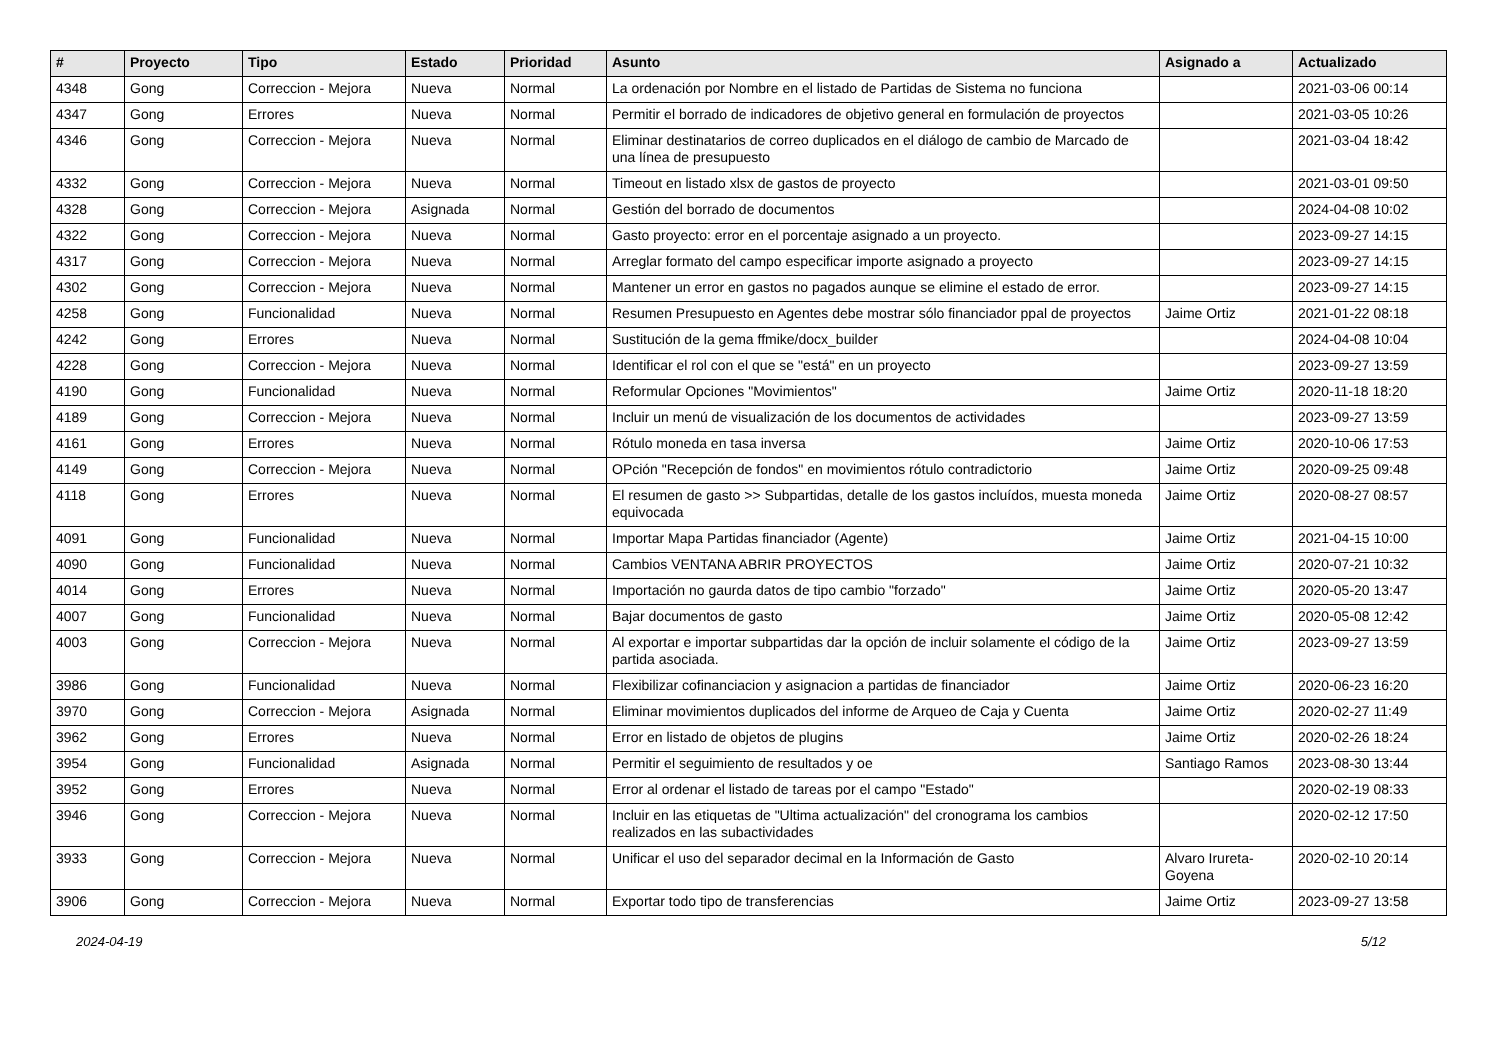| # | Proyecto | Tipo | Estado | Prioridad | Asunto | Asignado a | Actualizado |
| --- | --- | --- | --- | --- | --- | --- | --- |
| 4348 | Gong | Correccion - Mejora | Nueva | Normal | La ordenación por Nombre en el listado de Partidas de Sistema no funciona | | 2021-03-06 00:14 |
| 4347 | Gong | Errores | Nueva | Normal | Permitir el borrado de indicadores de objetivo general en formulación de proyectos | | 2021-03-05 10:26 |
| 4346 | Gong | Correccion - Mejora | Nueva | Normal | Eliminar destinatarios de correo duplicados en el diálogo de cambio de Marcado de una línea de presupuesto | | 2021-03-04 18:42 |
| 4332 | Gong | Correccion - Mejora | Nueva | Normal | Timeout en listado xlsx de gastos de proyecto | | 2021-03-01 09:50 |
| 4328 | Gong | Correccion - Mejora | Asignada | Normal | Gestión del borrado de documentos | | 2024-04-08 10:02 |
| 4322 | Gong | Correccion - Mejora | Nueva | Normal | Gasto proyecto: error en el porcentaje asignado a un proyecto. | | 2023-09-27 14:15 |
| 4317 | Gong | Correccion - Mejora | Nueva | Normal | Arreglar formato del campo especificar importe asignado a proyecto | | 2023-09-27 14:15 |
| 4302 | Gong | Correccion - Mejora | Nueva | Normal | Mantener un error en gastos no pagados aunque se elimine el estado de error. | | 2023-09-27 14:15 |
| 4258 | Gong | Funcionalidad | Nueva | Normal | Resumen Presupuesto en Agentes debe mostrar sólo financiador ppal de proyectos | Jaime Ortiz | 2021-01-22 08:18 |
| 4242 | Gong | Errores | Nueva | Normal | Sustitución de la gema ffmike/docx_builder | | 2024-04-08 10:04 |
| 4228 | Gong | Correccion - Mejora | Nueva | Normal | Identificar el rol con el que se "está" en un proyecto | | 2023-09-27 13:59 |
| 4190 | Gong | Funcionalidad | Nueva | Normal | Reformular Opciones "Movimientos" | Jaime Ortiz | 2020-11-18 18:20 |
| 4189 | Gong | Correccion - Mejora | Nueva | Normal | Incluir un menú de visualización de los documentos de actividades | | 2023-09-27 13:59 |
| 4161 | Gong | Errores | Nueva | Normal | Rótulo moneda en tasa inversa | Jaime Ortiz | 2020-10-06 17:53 |
| 4149 | Gong | Correccion - Mejora | Nueva | Normal | OPción "Recepción de fondos" en movimientos rótulo contradictorio | Jaime Ortiz | 2020-09-25 09:48 |
| 4118 | Gong | Errores | Nueva | Normal | El resumen de gasto >> Subpartidas, detalle de los gastos incluídos, muesta moneda equivocada | Jaime Ortiz | 2020-08-27 08:57 |
| 4091 | Gong | Funcionalidad | Nueva | Normal | Importar Mapa Partidas financiador (Agente) | Jaime Ortiz | 2021-04-15 10:00 |
| 4090 | Gong | Funcionalidad | Nueva | Normal | Cambios VENTANA ABRIR PROYECTOS | Jaime Ortiz | 2020-07-21 10:32 |
| 4014 | Gong | Errores | Nueva | Normal | Importación no gaurda datos de tipo cambio "forzado" | Jaime Ortiz | 2020-05-20 13:47 |
| 4007 | Gong | Funcionalidad | Nueva | Normal | Bajar documentos de gasto | Jaime Ortiz | 2020-05-08 12:42 |
| 4003 | Gong | Correccion - Mejora | Nueva | Normal | Al exportar e importar subpartidas dar la opción de incluir solamente el código de la partida asociada. | Jaime Ortiz | 2023-09-27 13:59 |
| 3986 | Gong | Funcionalidad | Nueva | Normal | Flexibilizar cofinanciacion y asignacion a partidas de financiador | Jaime Ortiz | 2020-06-23 16:20 |
| 3970 | Gong | Correccion - Mejora | Asignada | Normal | Eliminar movimientos duplicados del informe de Arqueo de Caja y Cuenta | Jaime Ortiz | 2020-02-27 11:49 |
| 3962 | Gong | Errores | Nueva | Normal | Error en listado de objetos de plugins | Jaime Ortiz | 2020-02-26 18:24 |
| 3954 | Gong | Funcionalidad | Asignada | Normal | Permitir el seguimiento de resultados y oe | Santiago Ramos | 2023-08-30 13:44 |
| 3952 | Gong | Errores | Nueva | Normal | Error al ordenar el listado de tareas por el campo "Estado" | | 2020-02-19 08:33 |
| 3946 | Gong | Correccion - Mejora | Nueva | Normal | Incluir en las etiquetas de "Ultima actualización" del cronograma los cambios realizados en las subactividades | | 2020-02-12 17:50 |
| 3933 | Gong | Correccion - Mejora | Nueva | Normal | Unificar el uso del separador decimal en la Información de Gasto | Alvaro Irureta-Goyena | 2020-02-10 20:14 |
| 3906 | Gong | Correccion - Mejora | Nueva | Normal | Exportar todo tipo de transferencias | Jaime Ortiz | 2023-09-27 13:58 |
2024-04-19 5/12